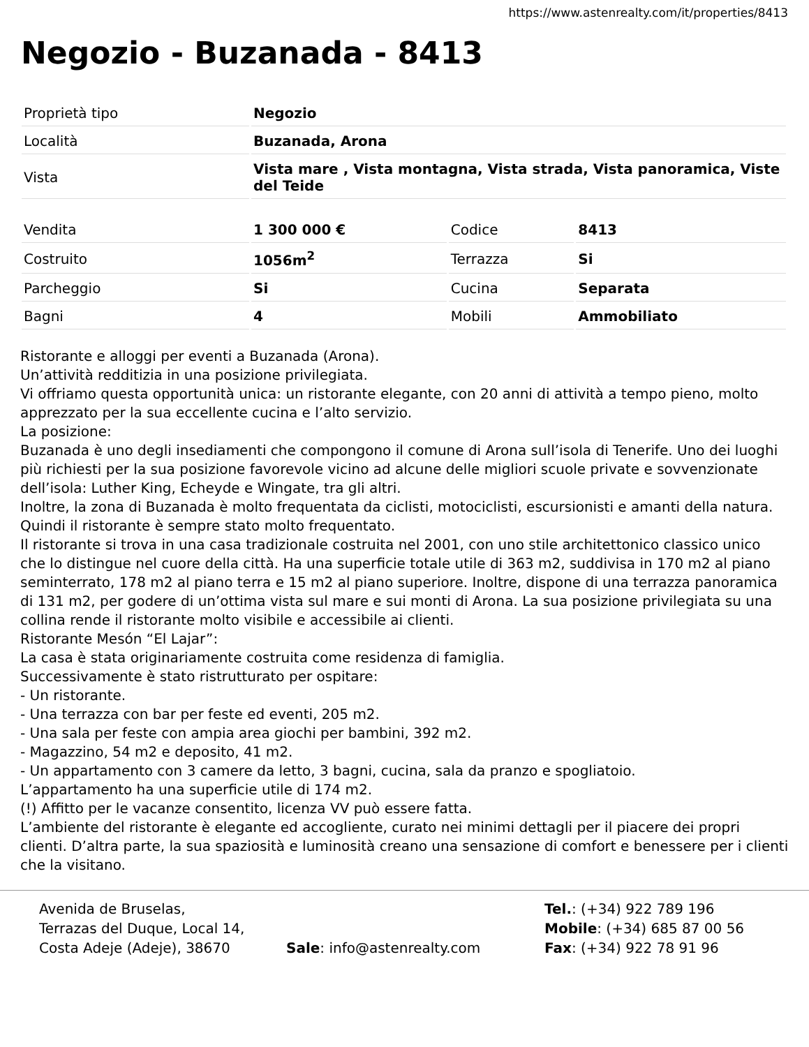https://www.astenrealty.com/it/properties/8413
Negozio - Buzanada - 8413
| Proprietà tipo | Negozio |
| Località | Buzanada, Arona |
| Vista | Vista mare , Vista montagna, Vista strada, Vista panoramica, Viste del Teide |
| Vendita | 1 300 000 € | Codice | 8413 |
| Costruito | 1056m<sup>2</sup> | Terrazza | Si |
| Parcheggio | Si | Cucina | Separata |
| Bagni | 4 | Mobili | Ammobiliato |
Ristorante e alloggi per eventi a Buzanada (Arona).
Un’attività redditizia in una posizione privilegiata.
Vi offriamo questa opportunità unica: un ristorante elegante, con 20 anni di attività a tempo pieno, molto apprezzato per la sua eccellente cucina e l’alto servizio.
La posizione:
Buzanada è uno degli insediamenti che compongono il comune di Arona sull’isola di Tenerife. Uno dei luoghi più richiesti per la sua posizione favorevole vicino ad alcune delle migliori scuole private e sovvenzionate dell’isola: Luther King, Echeyde e Wingate, tra gli altri.
Inoltre, la zona di Buzanada è molto frequentata da ciclisti, motociclisti, escursionisti e amanti della natura. Quindi il ristorante è sempre stato molto frequentato.
Il ristorante si trova in una casa tradizionale costruita nel 2001, con uno stile architettonico classico unico che lo distingue nel cuore della città. Ha una superficie totale utile di 363 m2, suddivisa in 170 m2 al piano seminterrato, 178 m2 al piano terra e 15 m2 al piano superiore. Inoltre, dispone di una terrazza panoramica di 131 m2, per godere di un’ottima vista sul mare e sui monti di Arona. La sua posizione privilegiata su una collina rende il ristorante molto visibile e accessibile ai clienti.
Ristorante Mesón “El Lajar”:
La casa è stata originariamente costruita come residenza di famiglia.
Successivamente è stato ristrutturato per ospitare:
- Un ristorante.
- Una terrazza con bar per feste ed eventi, 205 m2.
- Una sala per feste con ampia area giochi per bambini, 392 m2.
- Magazzino, 54 m2 e deposito, 41 m2.
- Un appartamento con 3 camere da letto, 3 bagni, cucina, sala da pranzo e spogliatoio.
L’appartamento ha una superficie utile di 174 m2.
(!) Affitto per le vacanze consentito, licenza VV può essere fatta.
L’ambiente del ristorante è elegante ed accogliente, curato nei minimi dettagli per il piacere dei propri clienti. D’altra parte, la sua spaziosità e luminosità creano una sensazione di comfort e benessere per i clienti che la visitano.
Avenida de Bruselas,
Terrazas del Duque, Local 14,
Costa Adeje (Adeje), 38670
Sale: info@astenrealty.com
Tel.: (+34) 922 789 196
Mobile: (+34) 685 87 00 56
Fax: (+34) 922 78 91 96